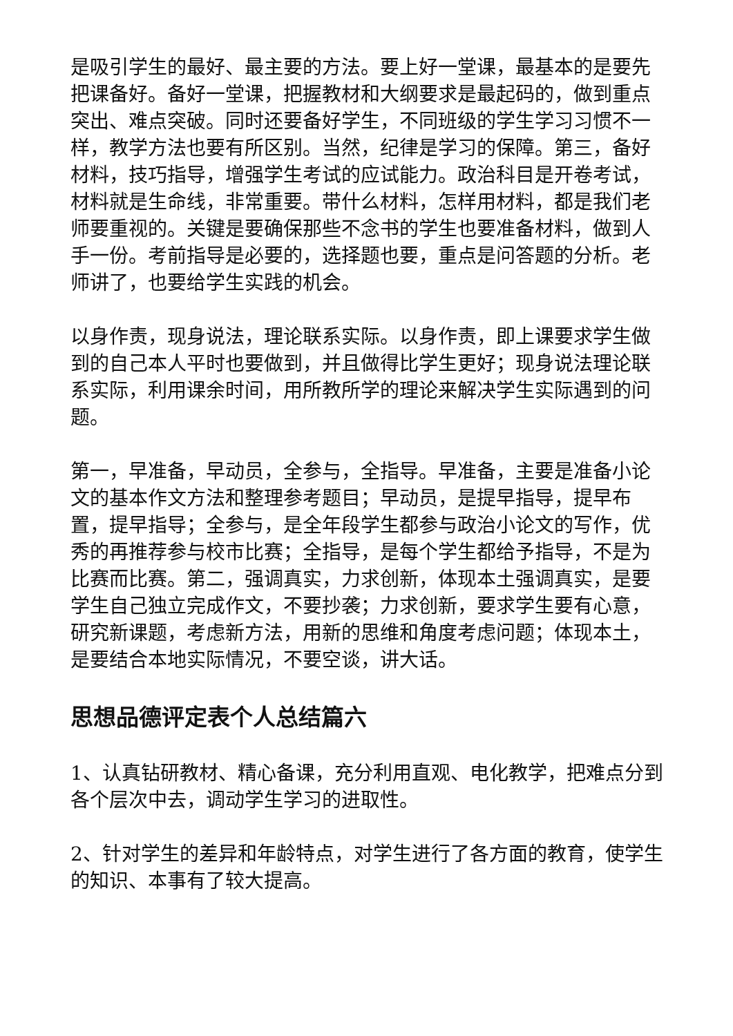是吸引学生的最好、最主要的方法。要上好一堂课，最基本的是要先把课备好。备好一堂课，把握教材和大纲要求是最起码的，做到重点突出、难点突破。同时还要备好学生，不同班级的学生学习习惯不一样，教学方法也要有所区别。当然，纪律是学习的保障。第三，备好材料，技巧指导，增强学生考试的应试能力。政治科目是开卷考试，材料就是生命线，非常重要。带什么材料，怎样用材料，都是我们老师要重视的。关键是要确保那些不念书的学生也要准备材料，做到人手一份。考前指导是必要的，选择题也要，重点是问答题的分析。老师讲了，也要给学生实践的机会。
以身作责，现身说法，理论联系实际。以身作责，即上课要求学生做到的自己本人平时也要做到，并且做得比学生更好；现身说法理论联系实际，利用课余时间，用所教所学的理论来解决学生实际遇到的问题。
第一，早准备，早动员，全参与，全指导。早准备，主要是准备小论文的基本作文方法和整理参考题目；早动员，是提早指导，提早布置，提早指导；全参与，是全年段学生都参与政治小论文的写作，优秀的再推荐参与校市比赛；全指导，是每个学生都给予指导，不是为比赛而比赛。第二，强调真实，力求创新，体现本土强调真实，是要学生自己独立完成作文，不要抄袭；力求创新，要求学生要有心意，研究新课题，考虑新方法，用新的思维和角度考虑问题；体现本土，是要结合本地实际情况，不要空谈，讲大话。
思想品德评定表个人总结篇六
1、认真钻研教材、精心备课，充分利用直观、电化教学，把难点分到各个层次中去，调动学生学习的进取性。
2、针对学生的差异和年龄特点，对学生进行了各方面的教育，使学生的知识、本事有了较大提高。